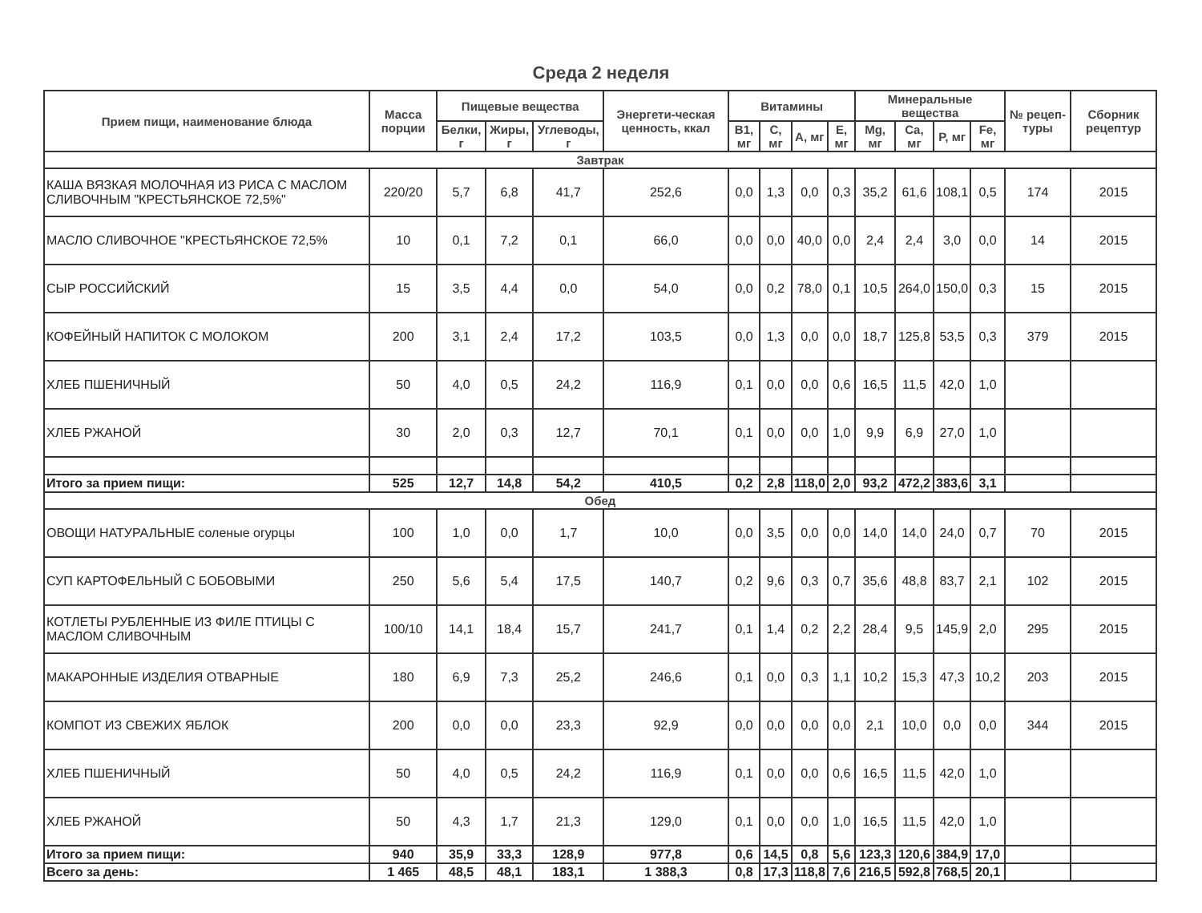Среда 2 неделя
| Прием пищи, наименование блюда | Масса порции | Пищевые вещества | | | Энергети-ческая ценность, ккал | Витамины | | | | Минеральные вещества | | | | № рецеп-туры | Сборник рецептур |
| --- | --- | --- | --- | --- | --- | --- | --- | --- | --- | --- | --- | --- | --- | --- | --- |
| | | Белки, г | Жиры, г | Углеводы, г | | B1, мг | C, мг | A, мг | E, мг | Mg, мг | Ca, мг | P, мг | Fe, мг | | |
| Завтрак | | | | | | | | | | | | | | | |
| КАША ВЯЗКАЯ МОЛОЧНАЯ ИЗ РИСА С МАСЛОМ СЛИВОЧНЫМ "КРЕСТЬЯНСКОЕ 72,5%" | 220/20 | 5,7 | 6,8 | 41,7 | 252,6 | 0,0 | 1,3 | 0,0 | 0,3 | 35,2 | 61,6 | 108,1 | 0,5 | 174 | 2015 |
| МАСЛО СЛИВОЧНОЕ "КРЕСТЬЯНСКОЕ 72,5% | 10 | 0,1 | 7,2 | 0,1 | 66,0 | 0,0 | 0,0 | 40,0 | 0,0 | 2,4 | 2,4 | 3,0 | 0,0 | 14 | 2015 |
| СЫР РОССИЙСКИЙ | 15 | 3,5 | 4,4 | 0,0 | 54,0 | 0,0 | 0,2 | 78,0 | 0,1 | 10,5 | 264,0 | 150,0 | 0,3 | 15 | 2015 |
| КОФЕЙНЫЙ НАПИТОК С МОЛОКОМ | 200 | 3,1 | 2,4 | 17,2 | 103,5 | 0,0 | 1,3 | 0,0 | 0,0 | 18,7 | 125,8 | 53,5 | 0,3 | 379 | 2015 |
| ХЛЕБ ПШЕНИЧНЫЙ | 50 | 4,0 | 0,5 | 24,2 | 116,9 | 0,1 | 0,0 | 0,0 | 0,6 | 16,5 | 11,5 | 42,0 | 1,0 | | |
| ХЛЕБ РЖАНОЙ | 30 | 2,0 | 0,3 | 12,7 | 70,1 | 0,1 | 0,0 | 0,0 | 1,0 | 9,9 | 6,9 | 27,0 | 1,0 | | |
| Итого за прием пищи: | 525 | 12,7 | 14,8 | 54,2 | 410,5 | 0,2 | 2,8 | 118,0 | 2,0 | 93,2 | 472,2 | 383,6 | 3,1 | | |
| Обед | | | | | | | | | | | | | | | |
| ОВОЩИ НАТУРАЛЬНЫЕ соленые огурцы | 100 | 1,0 | 0,0 | 1,7 | 10,0 | 0,0 | 3,5 | 0,0 | 0,0 | 14,0 | 14,0 | 24,0 | 0,7 | 70 | 2015 |
| СУП КАРТОФЕЛЬНЫЙ С БОБОВЫМИ | 250 | 5,6 | 5,4 | 17,5 | 140,7 | 0,2 | 9,6 | 0,3 | 0,7 | 35,6 | 48,8 | 83,7 | 2,1 | 102 | 2015 |
| КОТЛЕТЫ РУБЛЕННЫЕ ИЗ ФИЛЕ ПТИЦЫ С МАСЛОМ СЛИВОЧНЫМ | 100/10 | 14,1 | 18,4 | 15,7 | 241,7 | 0,1 | 1,4 | 0,2 | 2,2 | 28,4 | 9,5 | 145,9 | 2,0 | 295 | 2015 |
| МАКАРОННЫЕ ИЗДЕЛИЯ ОТВАРНЫЕ | 180 | 6,9 | 7,3 | 25,2 | 246,6 | 0,1 | 0,0 | 0,3 | 1,1 | 10,2 | 15,3 | 47,3 | 10,2 | 203 | 2015 |
| КОМПОТ ИЗ СВЕЖИХ ЯБЛОК | 200 | 0,0 | 0,0 | 23,3 | 92,9 | 0,0 | 0,0 | 0,0 | 0,0 | 2,1 | 10,0 | 0,0 | 0,0 | 344 | 2015 |
| ХЛЕБ ПШЕНИЧНЫЙ | 50 | 4,0 | 0,5 | 24,2 | 116,9 | 0,1 | 0,0 | 0,0 | 0,6 | 16,5 | 11,5 | 42,0 | 1,0 | | |
| ХЛЕБ РЖАНОЙ | 50 | 4,3 | 1,7 | 21,3 | 129,0 | 0,1 | 0,0 | 0,0 | 1,0 | 16,5 | 11,5 | 42,0 | 1,0 | | |
| Итого за прием пищи: | 940 | 35,9 | 33,3 | 128,9 | 977,8 | 0,6 | 14,5 | 0,8 | 5,6 | 123,3 | 120,6 | 384,9 | 17,0 | | |
| Всего за день: | 1 465 | 48,5 | 48,1 | 183,1 | 1 388,3 | 0,8 | 17,3 | 118,8 | 7,6 | 216,5 | 592,8 | 768,5 | 20,1 | | |